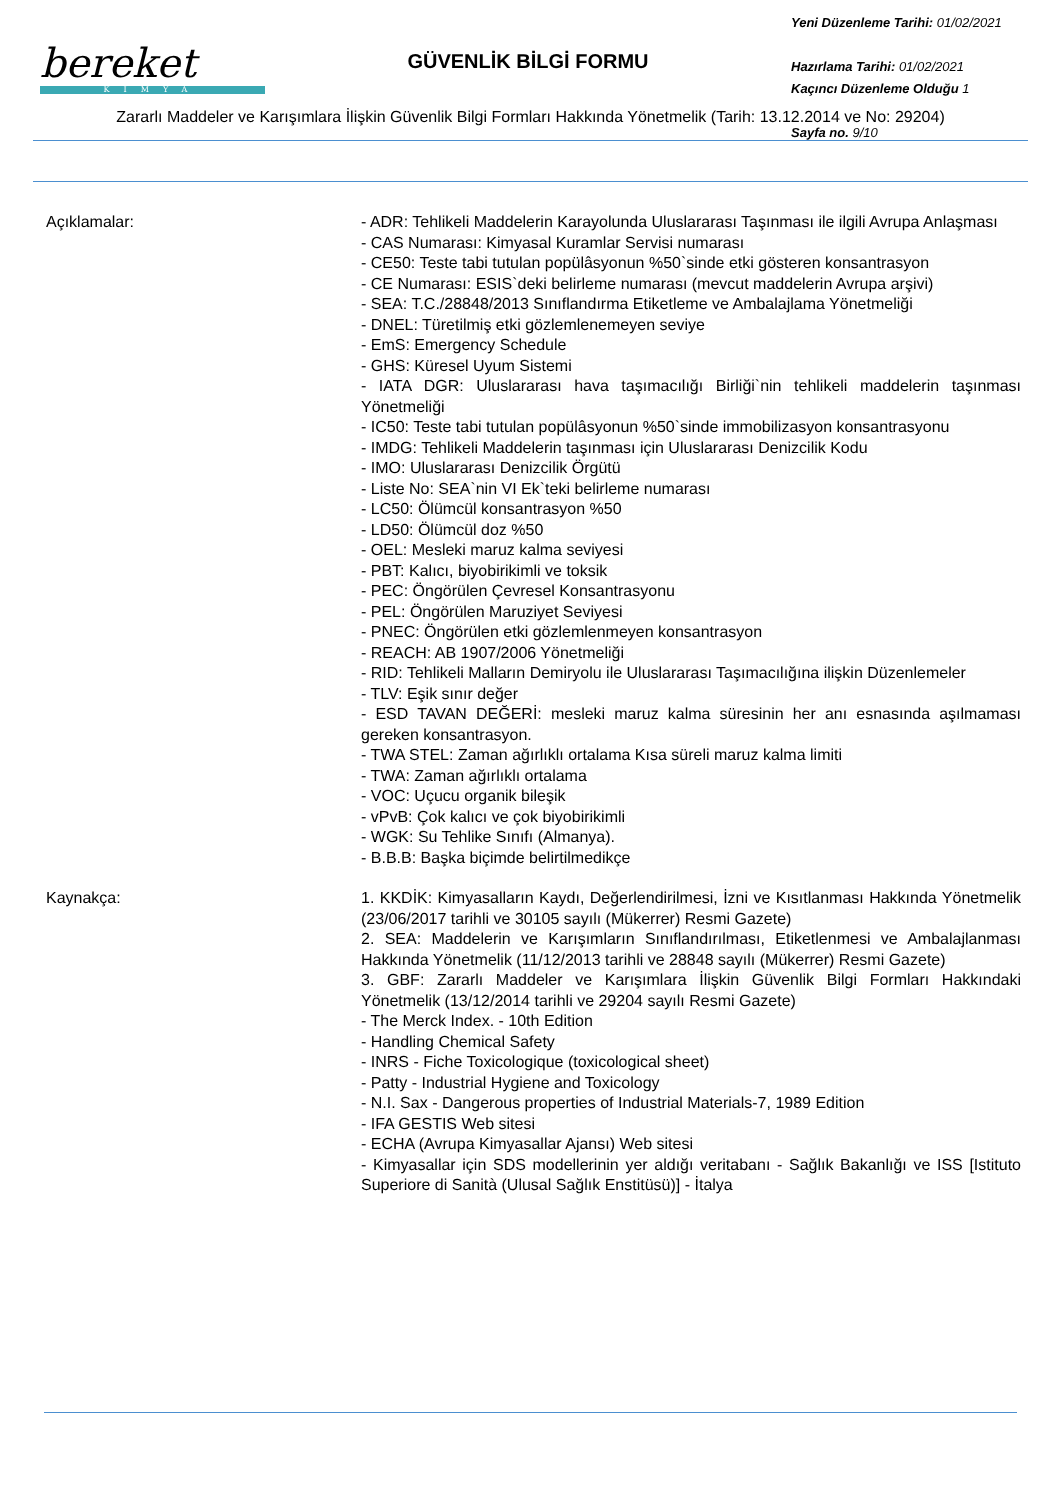bereket
KİMYA
GÜVENLİK BİLGİ FORMU
Yeni Düzenleme Tarihi: 01/02/2021
Hazırlama Tarihi: 01/02/2021
Kaçıncı Düzenleme Olduğu 1
Sayfa no. 9/10
Zararlı Maddeler ve Karışımlara İlişkin Güvenlik Bilgi Formları Hakkında Yönetmelik (Tarih: 13.12.2014 ve No: 29204)
Açıklamalar: - ADR: Tehlikeli Maddelerin Karayolunda Uluslararası Taşınması ile ilgili Avrupa Anlaşması
- CAS Numarası: Kimyasal Kuramlar Servisi numarası
- CE50: Teste tabi tutulan popülâsyonun %50`sinde etki gösteren konsantrasyon
- CE Numarası: ESIS`deki belirleme numarası (mevcut maddelerin Avrupa arşivi)
- SEA: T.C./28848/2013 Sınıflandırma Etiketleme ve Ambalajlama Yönetmeliği
- DNEL: Türetilmiş etki gözlemlenemeyen seviye
- EmS: Emergency Schedule
- GHS: Küresel Uyum Sistemi
- IATA DGR: Uluslararası hava taşımacılığı Birliği`nin tehlikeli maddelerin taşınması Yönetmeliği
- IC50: Teste tabi tutulan popülâsyonun %50`sinde immobilizasyon konsantrasyonu
- IMDG: Tehlikeli Maddelerin taşınması için Uluslararası Denizcilik Kodu
- IMO: Uluslararası Denizcilik Örgütü
- Liste No: SEA`nin VI Ek`teki belirleme numarası
- LC50: Ölümcül konsantrasyon %50
- LD50: Ölümcül doz %50
- OEL: Mesleki maruz kalma seviyesi
- PBT: Kalıcı, biyobirikimli ve toksik
- PEC: Öngörülen Çevresel Konsantrasyonu
- PEL: Öngörülen Maruziyet Seviyesi
- PNEC: Öngörülen etki gözlemlenmeyen konsantrasyon
- REACH: AB 1907/2006 Yönetmeliği
- RID: Tehlikeli Malların Demiryolu ile Uluslararası Taşımacılığına ilişkin Düzenlemeler
- TLV: Eşik sınır değer
- ESD TAVAN DEĞERİ: mesleki maruz kalma süresinin her anı esnasında aşılmaması gereken konsantrasyon.
- TWA STEL: Zaman ağırlıklı ortalama Kısa süreli maruz kalma limiti
- TWA: Zaman ağırlıklı ortalama
- VOC: Uçucu organik bileşik
- vPvB: Çok kalıcı ve çok biyobirikimli
- WGK: Su Tehlike Sınıfı (Almanya).
- B.B.B: Başka biçimde belirtilmedikçe
Kaynakça: 1. KKDİK: Kimyasalların Kaydı, Değerlendirilmesi, İzni ve Kısıtlanması Hakkında Yönetmelik (23/06/2017 tarihli ve 30105 sayılı (Mükerrer) Resmi Gazete)
2. SEA: Maddelerin ve Karışımların Sınıflandırılması, Etiketlenmesi ve Ambalajlanması Hakkında Yönetmelik (11/12/2013 tarihli ve 28848 sayılı (Mükerrer) Resmi Gazete)
3. GBF: Zararlı Maddeler ve Karışımlara İlişkin Güvenlik Bilgi Formları Hakkındaki Yönetmelik (13/12/2014 tarihli ve 29204 sayılı Resmi Gazete)
- The Merck Index. - 10th Edition
- Handling Chemical Safety
- INRS - Fiche Toxicologique (toxicological sheet)
- Patty - Industrial Hygiene and Toxicology
- N.I. Sax - Dangerous properties of Industrial Materials-7, 1989 Edition
- IFA GESTIS Web sitesi
- ECHA (Avrupa Kimyasallar Ajansı) Web sitesi
- Kimyasallar için SDS modellerinin yer aldığı veritabanı - Sağlık Bakanlığı ve ISS [Istituto Superiore di Sanità (Ulusal Sağlık Enstitüsü)] - İtalya